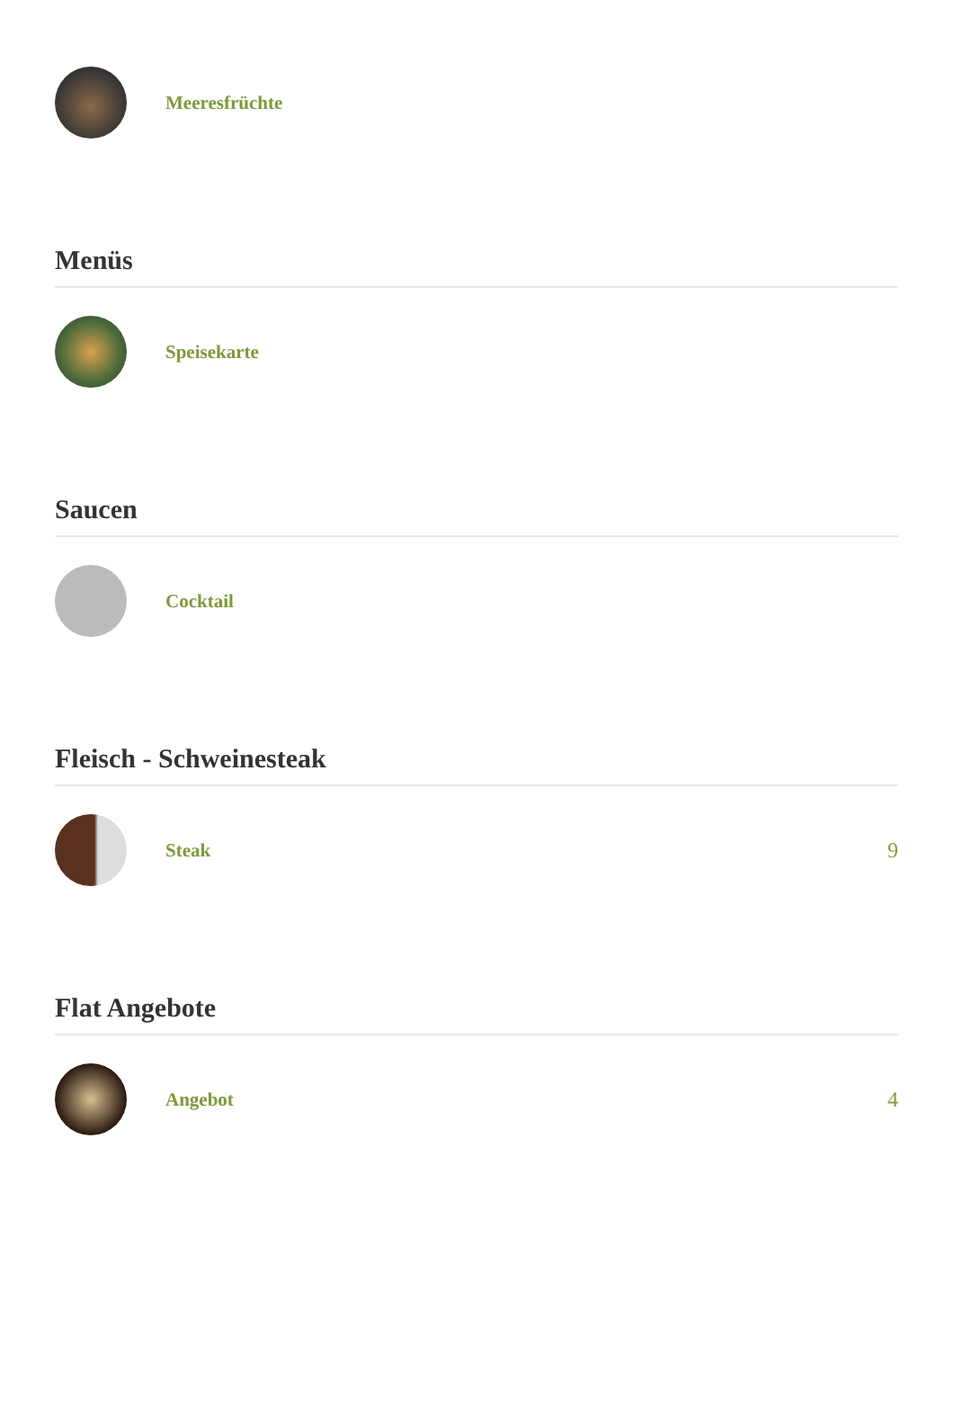Meeresfrüchte
Menüs
Speisekarte
Saucen
Cocktail
Fleisch - Schweinesteak
Steak 9
Flat Angebote
Angebot 4